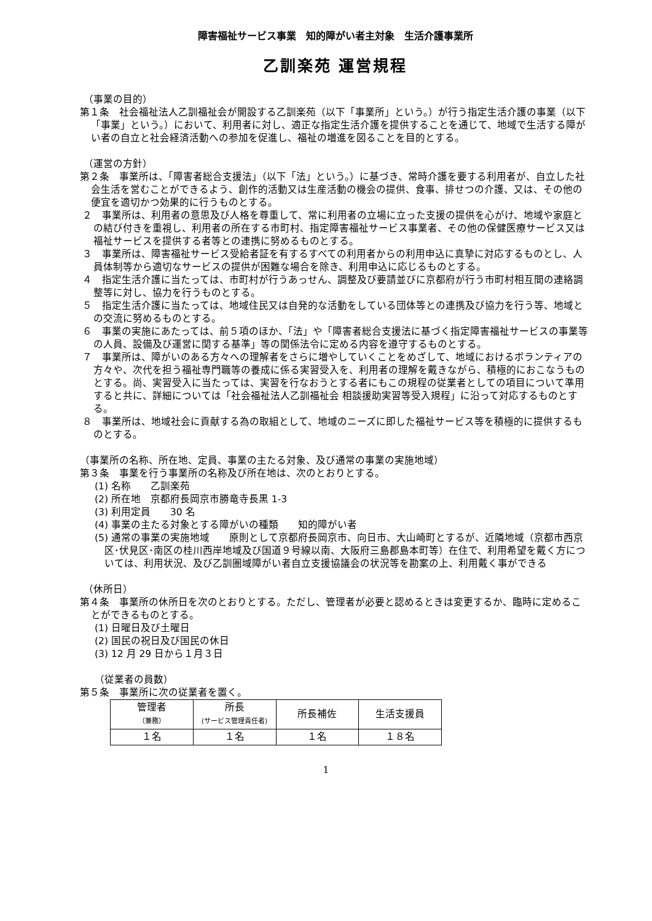障害福祉サービス事業　知的障がい者主対象　生活介護事業所
乙訓楽苑 運営規程
（事業の目的）
第１条　社会福祉法人乙訓福祉会が開設する乙訓楽苑（以下「事業所」という。）が行う指定生活介護の事業（以下「事業」という。）において、利用者に対し、適正な指定生活介護を提供することを通じて、地域で生活する障がい者の自立と社会経済活動への参加を促進し、福祉の増進を図ることを目的とする。
（運営の方針）
第２条　事業所は、「障害者総合支援法」（以下「法」という。）に基づき、常時介護を要する利用者が、自立した社会生活を営むことができるよう、創作的活動又は生産活動の機会の提供、食事、排せつの介護、又は、その他の便宜を適切かつ効果的に行うものとする。
２　事業所は、利用者の意思及び人格を尊重して、常に利用者の立場に立った支援の提供を心がけ、地域や家庭との結び付きを重視し、利用者の所在する市町村、指定障害福祉サービス事業者、その他の保健医療サービス又は福祉サービスを提供する者等との連携に努めるものとする。
３　事業所は、障害福祉サービス受給者証を有するすべての利用者からの利用申込に真摯に対応するものとし、人員体制等から適切なサービスの提供が困難な場合を除き、利用申込に応じるものとする。
４　指定生活介護に当たっては、市町村が行うあっせん、調整及び要請並びに京都府が行う市町村相互間の連絡調整等に対し、協力を行うものとする。
５　指定生活介護に当たっては、地域住民又は自発的な活動をしている団体等との連携及び協力を行う等、地域との交流に努めるものとする。
６　事業の実施にあたっては、前５項のほか、「法」や「障害者総合支援法に基づく指定障害福祉サービスの事業等の人員、設備及び運営に関する基準」等の関係法令に定める内容を遵守するものとする。
７　事業所は、障がいのある方々への理解者をさらに増やしていくことをめざして、地域におけるボランティアの方々や、次代を担う福祉専門職等の養成に係る実習受入を、利用者の理解を戴きながら、積極的におこなうものとする。尚、実習受入に当たっては、実習を行なおうとする者にもこの規程の従業者としての項目について準用すると共に、詳細については「社会福祉法人乙訓福祉会 相談援助実習等受入規程」に沿って対応するものとする。
８　事業所は、地域社会に貢献する為の取組として、地域のニーズに即した福祉サービス等を積極的に提供するものとする。
（事業所の名称、所在地、定員、事業の主たる対象、及び通常の事業の実施地域）
第３条　事業を行う事業所の名称及び所在地は、次のとおりとする。
(1) 名称　　乙訓楽苑
(2) 所在地　京都府長岡京市勝竜寺長黒 1-3
(3) 利用定員　　30 名
(4) 事業の主たる対象とする障がいの種類　　知的障がい者
(5) 通常の事業の実施地域　　原則として京都府長岡京市、向日市、大山崎町とするが、近隣地域（京都市西京区･伏見区･南区の桂川西岸地域及び国道９号線以南、大阪府三島郡島本町等）在住で、利用希望を戴く方については、利用状況、及び乙訓圏域障がい者自立支援協議会の状況等を勘案の上、利用戴く事ができる
（休所日）
第４条　事業所の休所日を次のとおりとする。ただし、管理者が必要と認めるときは変更するか、臨時に定めることができるものとする。
(1) 日曜日及び土曜日
(2) 国民の祝日及び国民の休日
(3) 12 月 29 日から１月３日
（従業者の員数）
第５条　事業所に次の従業者を置く。
| 管理者 （兼務） | 所長 (サービス管理責任者) | 所長補佐 | 生活支援員 |
| １名 | １名 | １名 | １８名 |
1